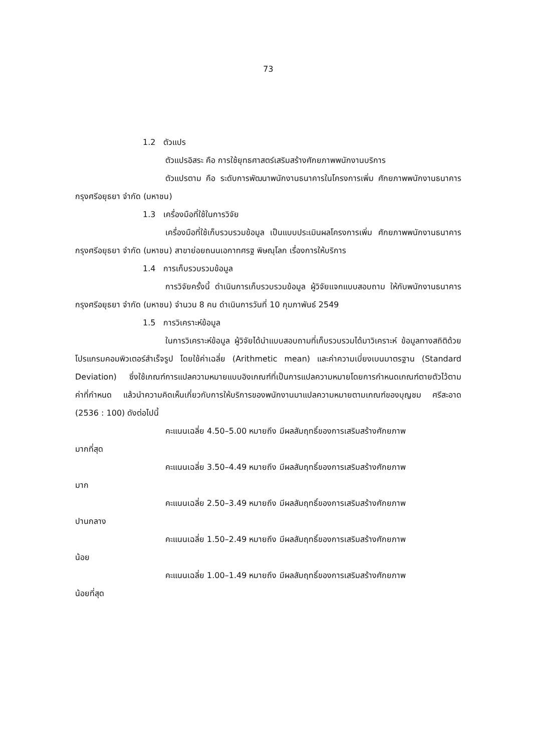73
1.2 ตัวแปร
ตัวแปรอิสระ คือ การใช้ยุทธศาสตร์เสริมสร้างศักยภาพพนักงานบริการ
ตัวแปรตาม คือ ระดับการพัฒนาพนักงานธนาคารในโครงการเพิ่ม ศักยภาพพนักงานธนาคารกรุงศรีอยุธยา จำกัด (มหาชน)
1.3 เครื่องมือที่ใช้ในการวิจัย
เครื่องมือที่ใช้เก็บรวบรวมข้อมูล เป็นแบบประเมินผลโครงการเพิ่ม ศักยภาพพนักงานธนาคารกรุงศรีอยุธยา จำกัด (มหาชน) สาขาย่อยถนนเอกาทศรฐ พิษณุโลก เรื่องการให้บริการ
1.4 การเก็บรวบรวมข้อมูล
การวิจัยครั้งนี้ ดำเนินการเก็บรวบรวมข้อมูล ผู้วิจัยแจกแบบสอบถาม ให้กับพนักงานธนาคารกรุงศรีอยุธยา จำกัด (มหาชน) จำนวน 8 คน ดำเนินการวันที่ 10 กุมภาพันธ์ 2549
1.5 การวิเคราะห์ข้อมูล
ในการวิเคราะห์ข้อมูล ผู้วิจัยได้นำแบบสอบถามที่เก็บรวบรวมได้มาวิเคราะห์ ข้อมูลทางสถิติด้วยโปรแกรมคอมพิวเตอร์สำเร็จรูป โดยใช้ค่าเฉลี่ย (Arithmetic mean) และค่าความเบี่ยงเบนมาตรฐาน (Standard Deviation) ซึ่งใช้เกณฑ์การแปลความหมายแบบอิงเกณฑ์ที่เป็นการแปลความหมายโดยการกำหนดเกณฑ์ตายตัวไว้ตามค่าที่กำหนด แล้วนำความคิดเห็นเกี่ยวกับการให้บริการของพนักงานมาแปลความหมายตามเกณฑ์ของบุญชม ศรีสะอาด (2536 : 100) ดังต่อไปนี้
คะแนนเฉลี่ย 4.50–5.00 หมายถึง มีผลสัมฤทธิ์ของการเสริมสร้างศักยภาพ
มากที่สุด
คะแนนเฉลี่ย 3.50–4.49 หมายถึง มีผลสัมฤทธิ์ของการเสริมสร้างศักยภาพ
มาก
คะแนนเฉลี่ย 2.50–3.49 หมายถึง มีผลสัมฤทธิ์ของการเสริมสร้างศักยภาพ
ปานกลาง
คะแนนเฉลี่ย 1.50–2.49 หมายถึง มีผลสัมฤทธิ์ของการเสริมสร้างศักยภาพ
น้อย
คะแนนเฉลี่ย 1.00–1.49 หมายถึง มีผลสัมฤทธิ์ของการเสริมสร้างศักยภาพ
น้อยที่สุด